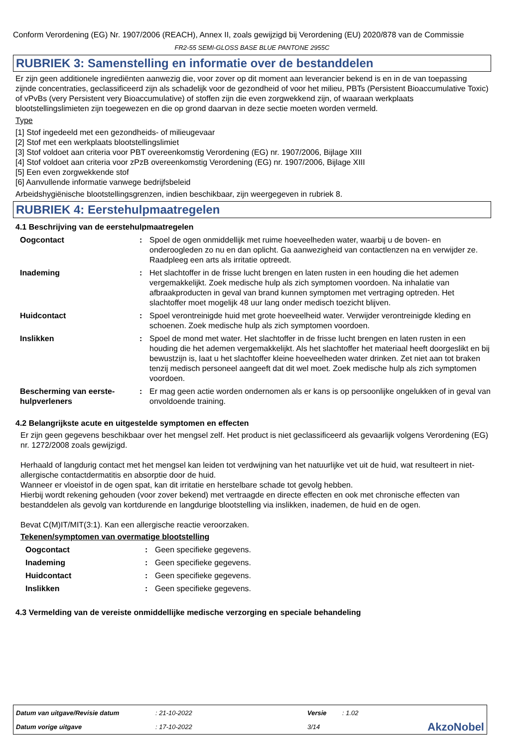Conform Verordening (EG) Nr. 1907/2006 (REACH), Annex II, zoals gewijzigd bij Verordening (EU) 2020/878 van de Commissie
FR2-55 SEMI-GLOSS BASE BLUE PANTONE 2955C
RUBRIEK 3: Samenstelling en informatie over de bestanddelen
Er zijn geen additionele ingrediënten aanwezig die, voor zover op dit moment aan leverancier bekend is en in de van toepassing zijnde concentraties, geclassificeerd zijn als schadelijk voor de gezondheid of voor het milieu, PBTs (Persistent Bioaccumulative Toxic) of vPvBs (very Persistent very Bioaccumulative) of stoffen zijn die even zorgwekkend zijn, of waaraan werkplaats blootstellingslimieten zijn toegewezen en die op grond daarvan in deze sectie moeten worden vermeld.
Type
[1] Stof ingedeeld met een gezondheids- of milieugevaar
[2] Stof met een werkplaats blootstellingslimiet
[3] Stof voldoet aan criteria voor PBT overeenkomstig Verordening (EG) nr. 1907/2006, Bijlage XIII
[4] Stof voldoet aan criteria voor zPzB overeenkomstig Verordening (EG) nr. 1907/2006, Bijlage XIII
[5] Een even zorgwekkende stof
[6] Aanvullende informatie vanwege bedrijfsbeleid
Arbeidshygiënische blootstellingsgrenzen, indien beschikbaar, zijn weergegeven in rubriek 8.
RUBRIEK 4: Eerstehulpmaatregelen
4.1 Beschrijving van de eerstehulpmaatregelen
| Oogcontact | : | Spoel de ogen onmiddellijk met ruime hoeveelheden water, waarbij u de boven- en onderoogleden zo nu en dan oplicht. Ga aanwezigheid van contactlenzen na en verwijder ze. Raadpleeg een arts als irritatie optreedt. |
| Inademing | : | Het slachtoffer in de frisse lucht brengen en laten rusten in een houding die het ademen vergemakkelijkt. Zoek medische hulp als zich symptomen voordoen. Na inhalatie van afbraakproducten in geval van brand kunnen symptomen met vertraging optreden. Het slachtoffer moet mogelijk 48 uur lang onder medisch toezicht blijven. |
| Huidcontact | : | Spoel verontreinigde huid met grote hoeveelheid water. Verwijder verontreinigde kleding en schoenen. Zoek medische hulp als zich symptomen voordoen. |
| Inslikken | : | Spoel de mond met water. Het slachtoffer in de frisse lucht brengen en laten rusten in een houding die het ademen vergemakkelijkt. Als het slachtoffer het materiaal heeft doorgeslikt en bij bewustzijn is, laat u het slachtoffer kleine hoeveelheden water drinken. Zet niet aan tot braken tenzij medisch personeel aangeeft dat dit wel moet. Zoek medische hulp als zich symptomen voordoen. |
| Bescherming van eerste-hulpverleners | : | Er mag geen actie worden ondernomen als er kans is op persoonlijke ongelukken of in geval van onvoldoende training. |
4.2 Belangrijkste acute en uitgestelde symptomen en effecten
Er zijn geen gegevens beschikbaar over het mengsel zelf. Het product is niet geclassificeerd als gevaarlijk volgens Verordening (EG) nr. 1272/2008 zoals gewijzigd.
Herhaald of langdurig contact met het mengsel kan leiden tot verdwijning van het natuurlijke vet uit de huid, wat resulteert in niet-allergische contactdermatitis en absorptie door de huid.
Wanneer er vloeistof in de ogen spat, kan dit irritatie en herstelbare schade tot gevolg hebben.
Hierbij wordt rekening gehouden (voor zover bekend) met vertraagde en directe effecten en ook met chronische effecten van bestanddelen als gevolg van kortdurende en langdurige blootstelling via inslikken, inademen, de huid en de ogen.
Bevat C(M)IT/MIT(3:1). Kan een allergische reactie veroorzaken.
Tekenen/symptomen van overmatige blootstelling
| Oogcontact | : | Geen specifieke gegevens. |
| Inademing | : | Geen specifieke gegevens. |
| Huidcontact | : | Geen specifieke gegevens. |
| Inslikken | : | Geen specifieke gegevens. |
4.3 Vermelding van de vereiste onmiddellijke medische verzorging en speciale behandeling
| Datum van uitgave/Revisie datum | : 21-10-2022 | Versie | : 1.02 | |
| Datum vorige uitgave | : 17-10-2022 | 3/14 | | AkzoNobel |